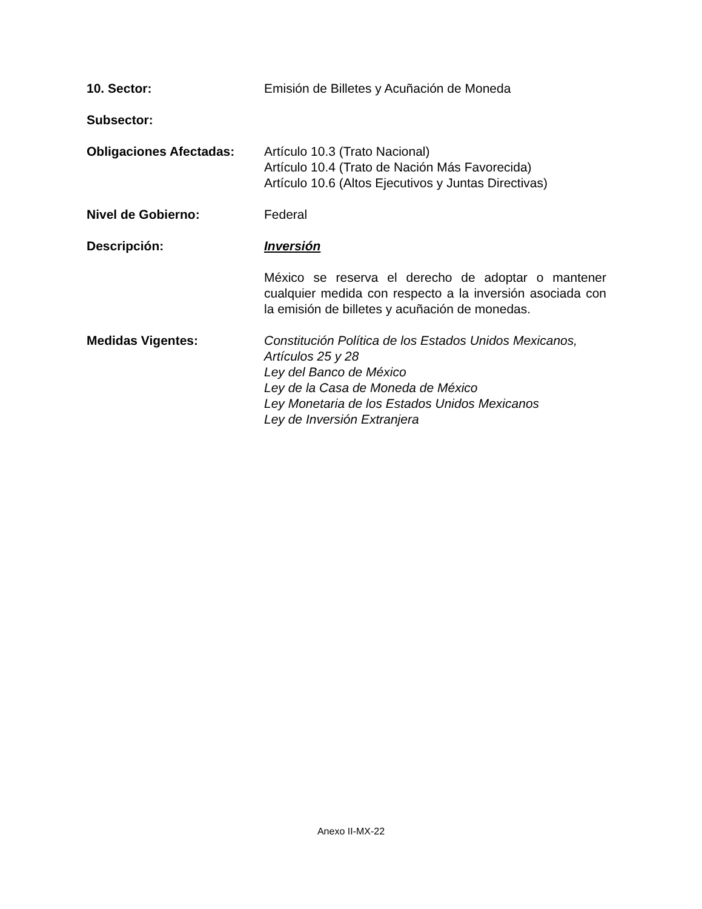10. Sector: Emisión de Billetes y Acuñación de Moneda
Subsector:
Obligaciones Afectadas: Artículo 10.3 (Trato Nacional)
Artículo 10.4 (Trato de Nación Más Favorecida)
Artículo 10.6 (Altos Ejecutivos y Juntas Directivas)
Nivel de Gobierno: Federal
Descripción: Inversión
México se reserva el derecho de adoptar o mantener cualquier medida con respecto a la inversión asociada con la emisión de billetes y acuñación de monedas.
Medidas Vigentes: Constitución Política de los Estados Unidos Mexicanos, Artículos 25 y 28
Ley del Banco de México
Ley de la Casa de Moneda de México
Ley Monetaria de los Estados Unidos Mexicanos
Ley de Inversión Extranjera
Anexo II-MX-22